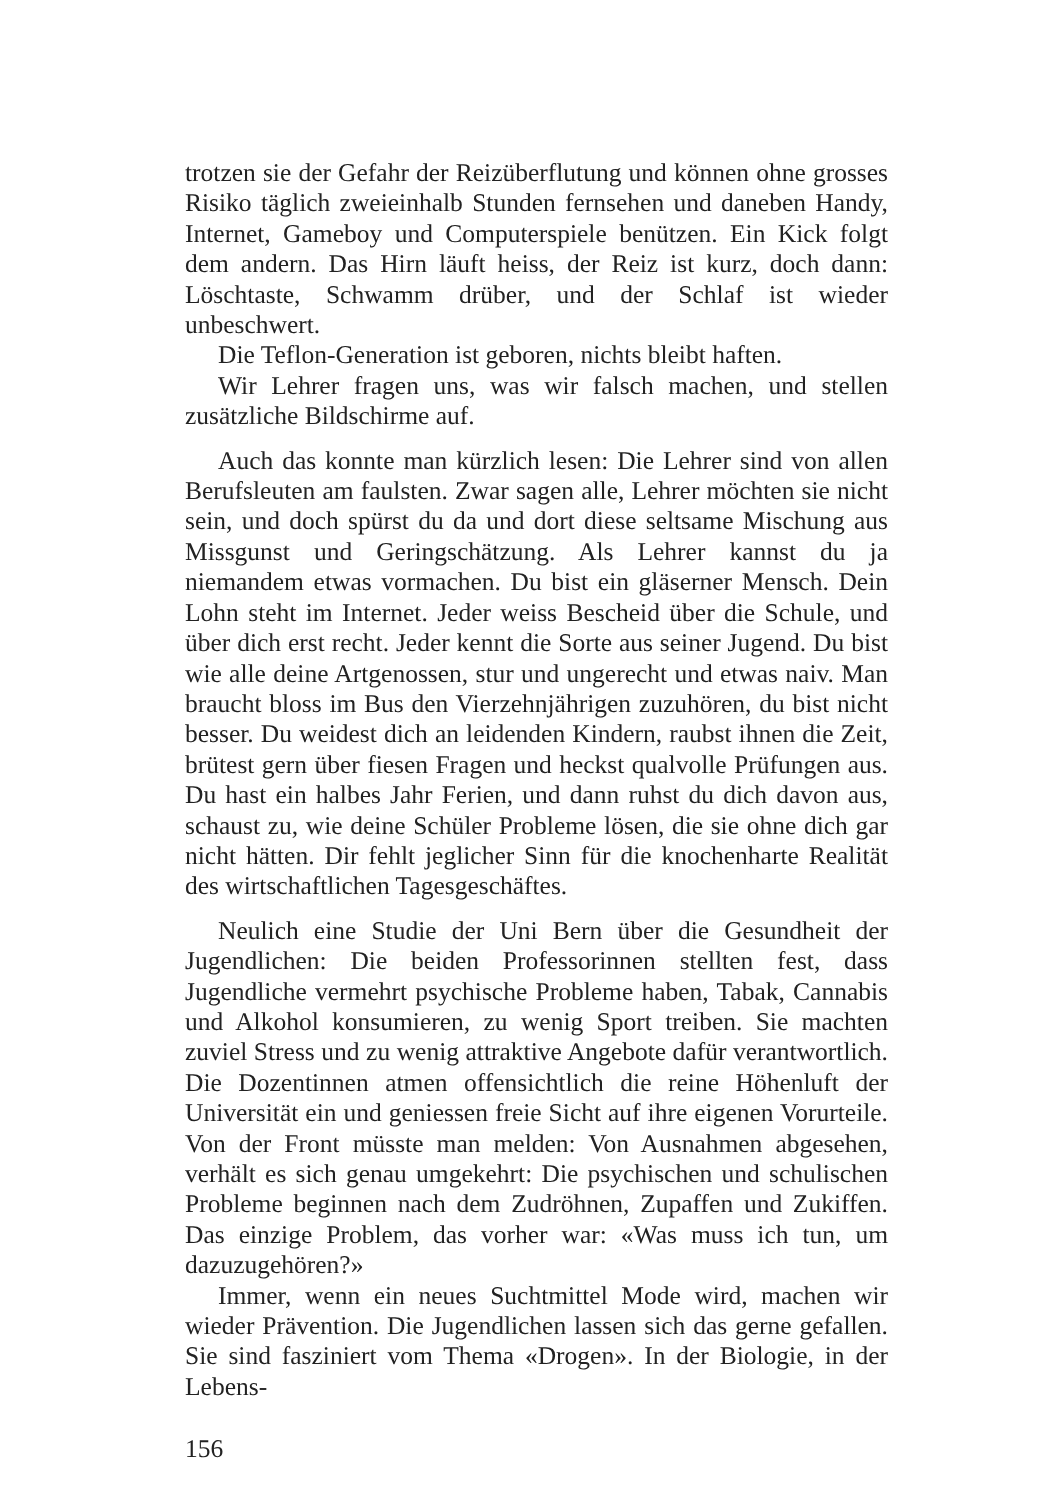trotzen sie der Gefahr der Reizüberflutung und können ohne grosses Risiko täglich zweieinhalb Stunden fernsehen und daneben Handy, Internet, Gameboy und Computerspiele benützen. Ein Kick folgt dem andern. Das Hirn läuft heiss, der Reiz ist kurz, doch dann: Löschtaste, Schwamm drüber, und der Schlaf ist wieder unbeschwert.
Die Teflon-Generation ist geboren, nichts bleibt haften.
Wir Lehrer fragen uns, was wir falsch machen, und stellen zusätzliche Bildschirme auf.
Auch das konnte man kürzlich lesen: Die Lehrer sind von allen Berufsleuten am faulsten. Zwar sagen alle, Lehrer möchten sie nicht sein, und doch spürst du da und dort diese seltsame Mischung aus Missgunst und Geringschätzung. Als Lehrer kannst du ja niemandem etwas vormachen. Du bist ein gläserner Mensch. Dein Lohn steht im Internet. Jeder weiss Bescheid über die Schule, und über dich erst recht. Jeder kennt die Sorte aus seiner Jugend. Du bist wie alle deine Artgenossen, stur und ungerecht und etwas naiv. Man braucht bloss im Bus den Vierzehnjährigen zuzuhören, du bist nicht besser. Du weidest dich an leidenden Kindern, raubst ihnen die Zeit, brütest gern über fiesen Fragen und heckst qualvolle Prüfungen aus. Du hast ein halbes Jahr Ferien, und dann ruhst du dich davon aus, schaust zu, wie deine Schüler Probleme lösen, die sie ohne dich gar nicht hätten. Dir fehlt jeglicher Sinn für die knochenharte Realität des wirtschaftlichen Tagesgeschäftes.
Neulich eine Studie der Uni Bern über die Gesundheit der Jugendlichen: Die beiden Professorinnen stellten fest, dass Jugendliche vermehrt psychische Probleme haben, Tabak, Cannabis und Alkohol konsumieren, zu wenig Sport treiben. Sie machten zuviel Stress und zu wenig attraktive Angebote dafür verantwortlich. Die Dozentinnen atmen offensichtlich die reine Höhenluft der Universität ein und geniessen freie Sicht auf ihre eigenen Vorurteile. Von der Front müsste man melden: Von Ausnahmen abgesehen, verhält es sich genau umgekehrt: Die psychischen und schulischen Probleme beginnen nach dem Zudröhnen, Zupaffen und Zukiffen. Das einzige Problem, das vorher war: «Was muss ich tun, um dazuzugehören?»
Immer, wenn ein neues Suchtmittel Mode wird, machen wir wieder Prävention. Die Jugendlichen lassen sich das gerne gefallen. Sie sind fasziniert vom Thema «Drogen». In der Biologie, in der Lebens-
156